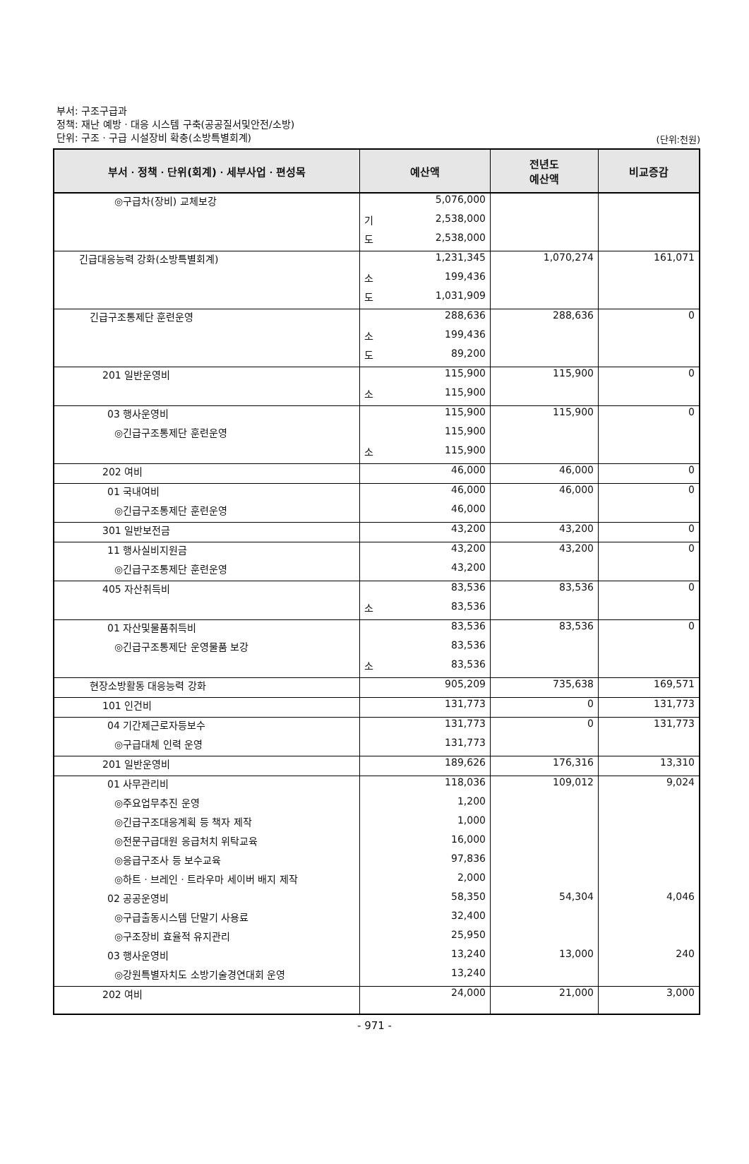부서: 구조구급과
정책: 재난 예방ㆍ대응 시스템 구축(공공질서및안전/소방)
단위: 구조ㆍ구급 시설장비 확충(소방특별회계)
(단위:천원)
| 부서ㆍ정책ㆍ단위(회계)ㆍ세부사업ㆍ편성목 | 예산액 | | 전년도 예산액 | 비교증감 |
| --- | --- | --- | --- | --- |
| ◎구급차(장비) 교체보강 | | 5,076,000 | | |
| | 기 | 2,538,000 | | |
| | 도 | 2,538,000 | | |
| 긴급대응능력 강화(소방특별회계) | | 1,231,345 | 1,070,274 | 161,071 |
| | 소 | 199,436 | | |
| | 도 | 1,031,909 | | |
| 긴급구조통제단 훈련운영 | | 288,636 | 288,636 | 0 |
| | 소 | 199,436 | | |
| | 도 | 89,200 | | |
| 201 일반운영비 | | 115,900 | 115,900 | 0 |
| | 소 | 115,900 | | |
| 03 행사운영비 | | 115,900 | 115,900 | 0 |
| ◎긴급구조통제단 훈련운영 | | 115,900 | | |
| | 소 | 115,900 | | |
| 202 여비 | | 46,000 | 46,000 | 0 |
| 01 국내여비 | | 46,000 | 46,000 | 0 |
| ◎긴급구조통제단 훈련운영 | | 46,000 | | |
| 301 일반보전금 | | 43,200 | 43,200 | 0 |
| 11 행사실비지원금 | | 43,200 | 43,200 | 0 |
| ◎긴급구조통제단 훈련운영 | | 43,200 | | |
| 405 자산취득비 | | 83,536 | 83,536 | 0 |
| | 소 | 83,536 | | |
| 01 자산및물품취득비 | | 83,536 | 83,536 | 0 |
| ◎긴급구조통제단 운영물품 보강 | | 83,536 | | |
| | 소 | 83,536 | | |
| 현장소방활동 대응능력 강화 | | 905,209 | 735,638 | 169,571 |
| 101 인건비 | | 131,773 | 0 | 131,773 |
| 04 기간제근로자등보수 | | 131,773 | 0 | 131,773 |
| ◎구급대체 인력 운영 | | 131,773 | | |
| 201 일반운영비 | | 189,626 | 176,316 | 13,310 |
| 01 사무관리비 | | 118,036 | 109,012 | 9,024 |
| ◎주요업무추진 운영 | | 1,200 | | |
| ◎긴급구조대응계획 등 책자 제작 | | 1,000 | | |
| ◎전문구급대원 응급처치 위탁교육 | | 16,000 | | |
| ◎응급구조사 등 보수교육 | | 97,836 | | |
| ◎하트ㆍ브레인ㆍ트라우마 세이버 배지 제작 | | 2,000 | | |
| 02 공공운영비 | | 58,350 | 54,304 | 4,046 |
| ◎구급출동시스템 단말기 사용료 | | 32,400 | | |
| ◎구조장비 효율적 유지관리 | | 25,950 | | |
| 03 행사운영비 | | 13,240 | 13,000 | 240 |
| ◎강원특별자치도 소방기술경연대회 운영 | | 13,240 | | |
| 202 여비 | | 24,000 | 21,000 | 3,000 |
- 971 -